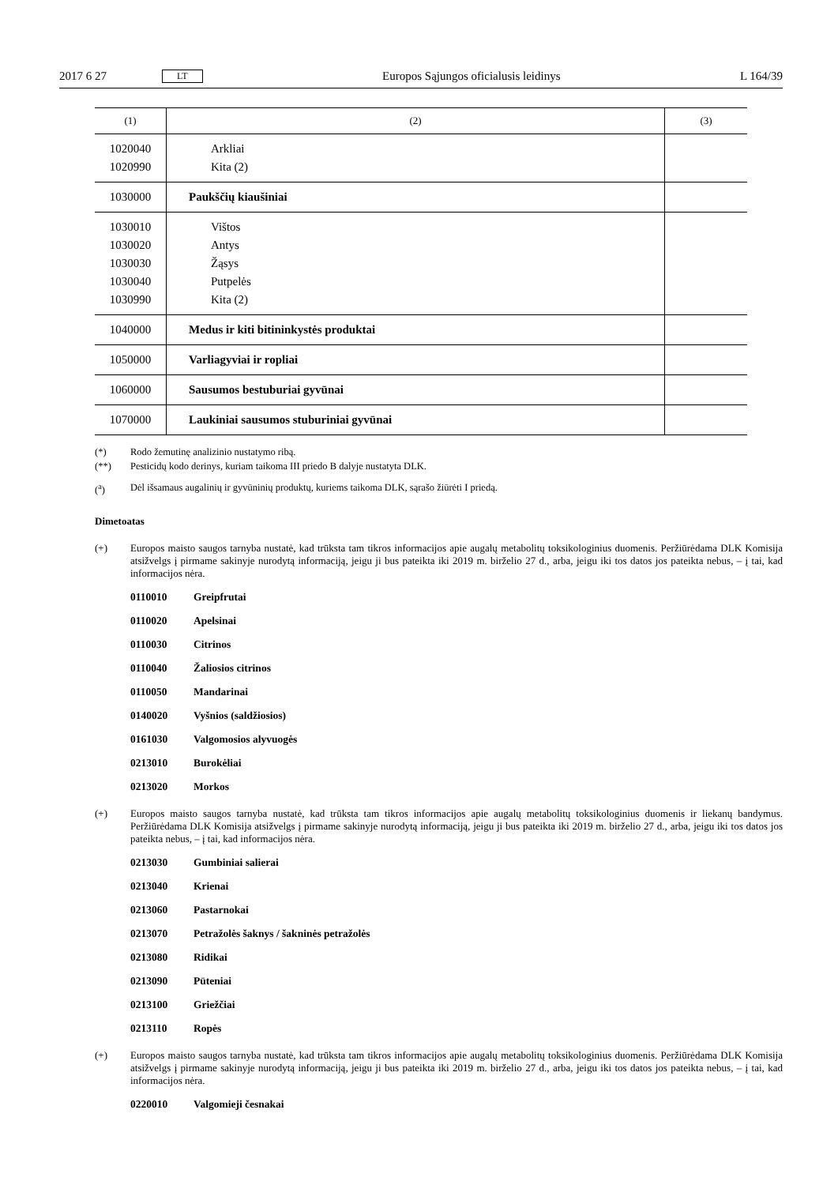2017 6 27 LT Europos Sąjungos oficialusis leidinys L 164/39
| (1) | (2) | (3) |
| --- | --- | --- |
| 1020040 1020990 | Arkliai Kita (2) | |
| 1030000 | Paukščių kiaušiniai | |
| 1030010 1030020 1030030 1030040 1030990 | Vištos Antys Žąsys Putpelės Kita (2) | |
| 1040000 | Medus ir kiti bitininkystės produktai | |
| 1050000 | Varliagyviai ir ropliai | |
| 1060000 | Sausumos bestuburiai gyvūnai | |
| 1070000 | Laukiniai sausumos stuburiniai gyvūnai | |
(*) Rodo žemutinę analizinio nustatymo ribą.
(**) Pesticidų kodo derinys, kuriam taikoma III priedo B dalyje nustatyta DLK.
(<sup>a</sup>) Dėl išsamaus augalinių ir gyvūninių produktų, kuriems taikoma DLK, sąrašo žiūrėti I priedą.
Dimetoatas
(+) Europos maisto saugos tarnyba nustatė, kad trūksta tam tikros informacijos apie augalų metabolitų toksikologinius duomenis. Peržiūrėdama DLK Komisija atsižvelgs į pirmame sakinyje nurodytą informaciją, jeigu ji bus pateikta iki 2019 m. birželio 27 d., arba, jeigu iki tos datos jos pateikta nebus, – į tai, kad informacijos nėra.
0110010 Greipfrutai
0110020 Apelsinai
0110030 Citrinos
0110040 Žaliosios citrinos
0110050 Mandarinai
0140020 Vyšnios (saldžiosios)
0161030 Valgomosios alyvuogės
0213010 Burokėliai
0213020 Morkos
(+) Europos maisto saugos tarnyba nustatė, kad trūksta tam tikros informacijos apie augalų metabolitų toksikologinius duomenis ir liekanų bandymus. Peržiūrėdama DLK Komisija atsižvelgs į pirmame sakinyje nurodytą informaciją, jeigu ji bus pateikta iki 2019 m. birželio 27 d., arba, jeigu iki tos datos jos pateikta nebus, – į tai, kad informacijos nėra.
0213030 Gumbiniai salierai
0213040 Krienai
0213060 Pastarnokai
0213070 Petražolės šaknys / šakninės petražolės
0213080 Ridikai
0213090 Pūteniai
0213100 Griežčiai
0213110 Ropės
(+) Europos maisto saugos tarnyba nustatė, kad trūksta tam tikros informacijos apie augalų metabolitų toksikologinius duomenis. Peržiūrėdama DLK Komisija atsižvelgs į pirmame sakinyje nurodytą informaciją, jeigu ji bus pateikta iki 2019 m. birželio 27 d., arba, jeigu iki tos datos jos pateikta nebus, – į tai, kad informacijos nėra.
0220010 Valgomieji česnakai